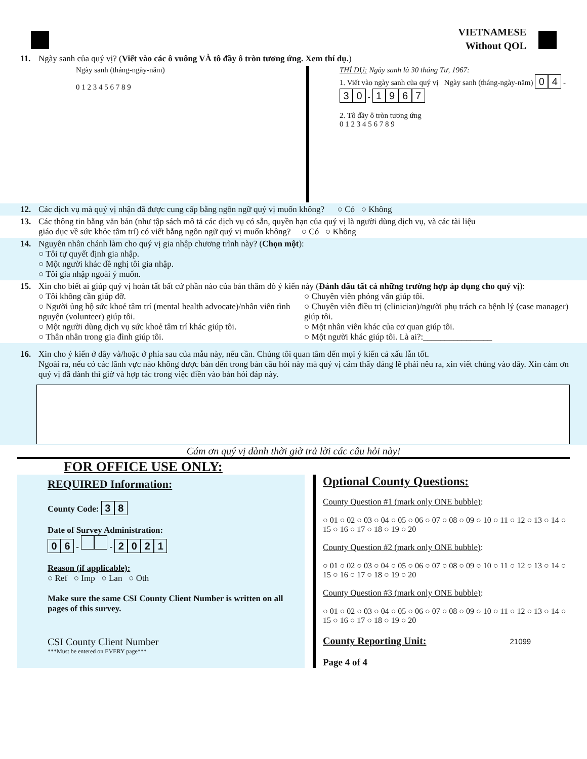VIETNAMESE
Without QOL
11. Ngày sanh của quý vị? (Viết vào các ô vuông VÀ tô đầy ô tròn tương ứng. Xem thí dụ.)
Ngày sanh (tháng-ngày-năm)
0 1 2 3 4 5 6 7 8 9
THÍ DỤ: Ngày sanh là 30 tháng Tư, 1967:
1. Viết vào ngày sanh của quý vị Ngày sanh (tháng-ngày-năm) 0 4 - 3 0 - 1967
2. Tô đầy ô tròn tương ứng
0 1 2 3 4 5 6 7 8 9
12. Các dịch vụ mà quý vị nhận đã được cung cấp bằng ngôn ngữ quý vị muốn không? ○ Có ○ Không
13. Các thông tin bằng văn bản (như tập sách mô tả các dịch vụ có sẵn, quyền hạn của quý vị là người dùng dịch vụ, và các tài liệu
giáo dục về sức khỏe tâm trí) có viết bằng ngôn ngữ quý vị muốn không? ○ Có ○ Không
14. Nguyên nhân chánh làm cho quý vị gia nhập chương trình này? (Chọn một):
○ Tôi tự quyết định gia nhập.
○ Một người khác đề nghị tôi gia nhập.
○ Tôi gia nhập ngoài ý muốn.
15. Xin cho biết ai giúp quý vị hoàn tất bất cứ phần nào của bản thăm dò ý kiến này (Đánh dấu tất cả những trường hợp áp dụng cho quý vị):
○ Tôi không cần giúp đỡ.
○ Người ủng hộ sức khoẻ tâm trí (mental health advocate)/nhân viên tình nguyện (volunteer) giúp tôi.
○ Một người dùng dịch vụ sức khoẻ tâm trí khác giúp tôi.
○ Thân nhân trong gia đình giúp tôi.
○ Chuyên viên phỏng vấn giúp tôi.
○ Chuyên viên điều trị (clinician)/người phụ trách ca bệnh lý (case manager) giúp tôi.
○ Một nhân viên khác của cơ quan giúp tôi.
○ Một người khác giúp tôi. Là ai?:________________
16. Xin cho ý kiến ở đây và/hoặc ở phía sau của mẫu này, nếu cần. Chúng tôi quan tâm đến mọi ý kiến cả xấu lẫn tốt.
Ngoài ra, nếu có các lãnh vực nào không được bàn đến trong bản câu hỏi này mà quý vị cảm thấy đáng lẽ phải nêu ra, xin viết chúng vào đây. Xin cám ơn quý vị đã dành thì giờ và hợp tác trong việc điền vào bản hỏi đáp này.
Cám ơn quý vị dành thời giờ trả lời các câu hỏi này!
FOR OFFICE USE ONLY:
REQUIRED Information:
County Code: 3 8
Date of Survey Administration:
0 6 - - 2021
Reason (if applicable):
○ Ref ○ Imp ○ Lan ○ Oth
Make sure the same CSI County Client Number is written on all pages of this survey.
CSI County Client Number
***Must be entered on EVERY page***
Optional County Questions:
County Question #1 (mark only ONE bubble):
○ 01 ○ 02 ○ 03 ○ 04 ○ 05 ○ 06 ○ 07 ○ 08 ○ 09 ○ 10 ○ 11 ○ 12 ○ 13 ○ 14 ○ 15 ○ 16 ○ 17 ○ 18 ○ 19 ○ 20
County Question #2 (mark only ONE bubble):
○ 01 ○ 02 ○ 03 ○ 04 ○ 05 ○ 06 ○ 07 ○ 08 ○ 09 ○ 10 ○ 11 ○ 12 ○ 13 ○ 14 ○ 15 ○ 16 ○ 17 ○ 18 ○ 19 ○ 20
County Question #3 (mark only ONE bubble):
○ 01 ○ 02 ○ 03 ○ 04 ○ 05 ○ 06 ○ 07 ○ 08 ○ 09 ○ 10 ○ 11 ○ 12 ○ 13 ○ 14 ○ 15 ○ 16 ○ 17 ○ 18 ○ 19 ○ 20
County Reporting Unit: 21099
Page 4 of 4